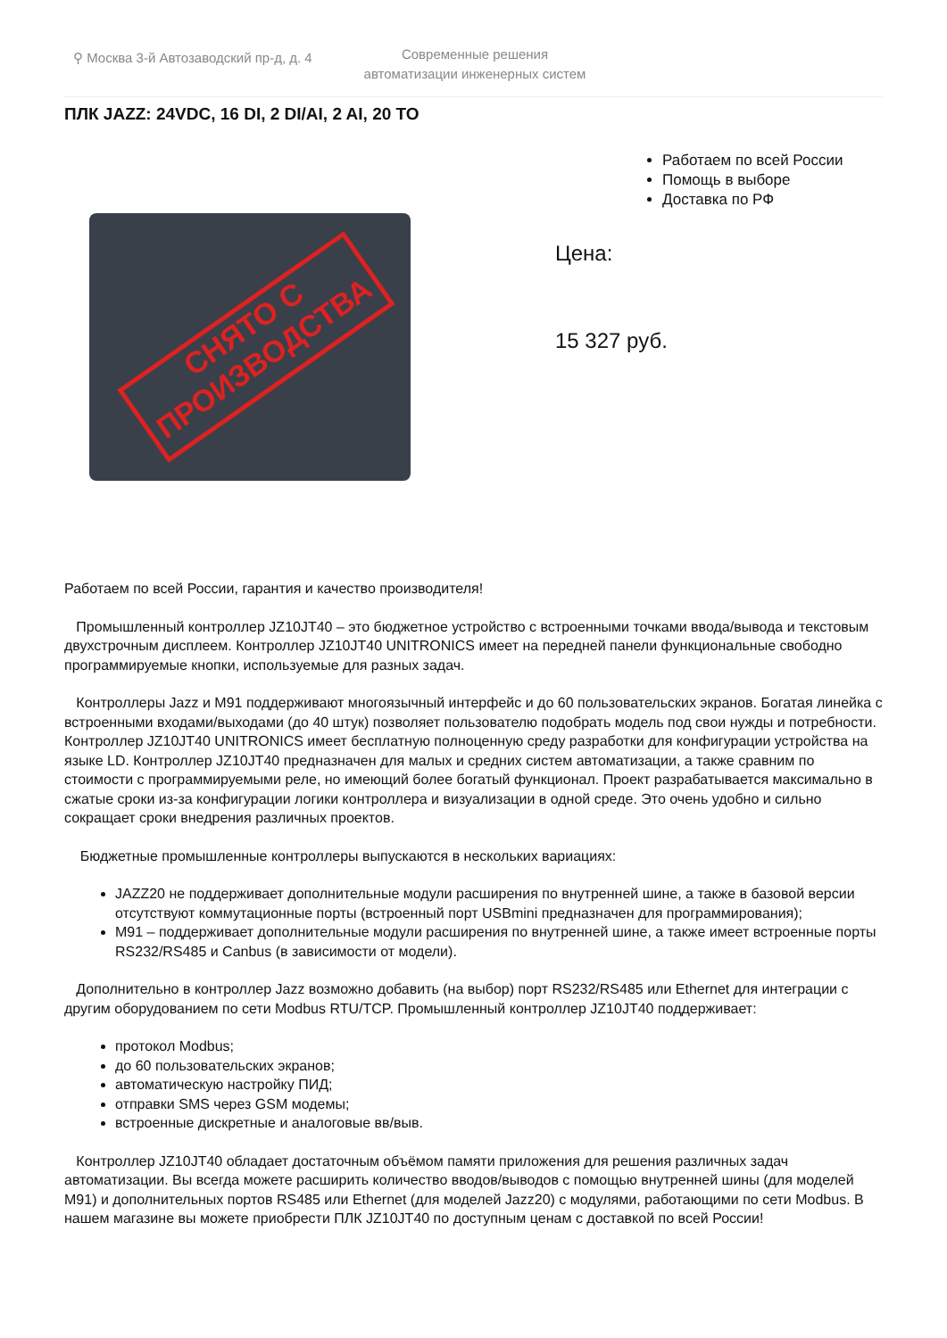⚲ Москва 3-й Автозаводский пр-д, д. 4
Современные решения
автоматизации инженерных систем
ПЛК JAZZ: 24VDC, 16 DI, 2 DI/AI, 2 AI, 20 TO
СНЯТО С
ПРОИЗВОДСТВА
Работаем по всей России
Помощь в выборе
Доставка по РФ
Цена:
15 327 руб.
Работаем по всей России, гарантия и качество производителя!
Промышленный контроллер JZ10JT40 – это бюджетное устройство с встроенными точками ввода/вывода и текстовым двухстрочным дисплеем. Контроллер JZ10JT40 UNITRONICS имеет на передней панели функциональные свободно программируемые кнопки, используемые для разных задач.
Контроллеры Jazz и M91 поддерживают многоязычный интерфейс и до 60 пользовательских экранов. Богатая линейка с встроенными входами/выходами (до 40 штук) позволяет пользователю подобрать модель под свои нужды и потребности. Контроллер JZ10JT40 UNITRONICS имеет бесплатную полноценную среду разработки для конфигурации устройства на языке LD. Контроллер JZ10JT40 предназначен для малых и средних систем автоматизации, а также сравним по стоимости с программируемыми реле, но имеющий более богатый функционал. Проект разрабатывается максимально в сжатые сроки из-за конфигурации логики контроллера и визуализации в одной среде. Это очень удобно и сильно сокращает сроки внедрения различных проектов.
Бюджетные промышленные контроллеры выпускаются в нескольких вариациях:
JAZZ20 не поддерживает дополнительные модули расширения по внутренней шине, а также в базовой версии отсутствуют коммутационные порты (встроенный порт USBmini предназначен для программирования);
M91 – поддерживает дополнительные модули расширения по внутренней шине, а также имеет встроенные порты RS232/RS485 и Canbus (в зависимости от модели).
Дополнительно в контроллер Jazz возможно добавить (на выбор) порт RS232/RS485 или Ethernet для интеграции с другим оборудованием по сети Modbus RTU/TCP. Промышленный контроллер JZ10JT40 поддерживает:
протокол Modbus;
до 60 пользовательских экранов;
автоматическую настройку ПИД;
отправки SMS через GSM модемы;
встроенные дискретные и аналоговые вв/выв.
Контроллер JZ10JT40 обладает достаточным объёмом памяти приложения для решения различных задач автоматизации. Вы всегда можете расширить количество вводов/выводов с помощью внутренней шины (для моделей M91) и дополнительных портов RS485 или Ethernet (для моделей Jazz20) с модулями, работающими по сети Modbus. В нашем магазине вы можете приобрести ПЛК JZ10JT40 по доступным ценам с доставкой по всей России!